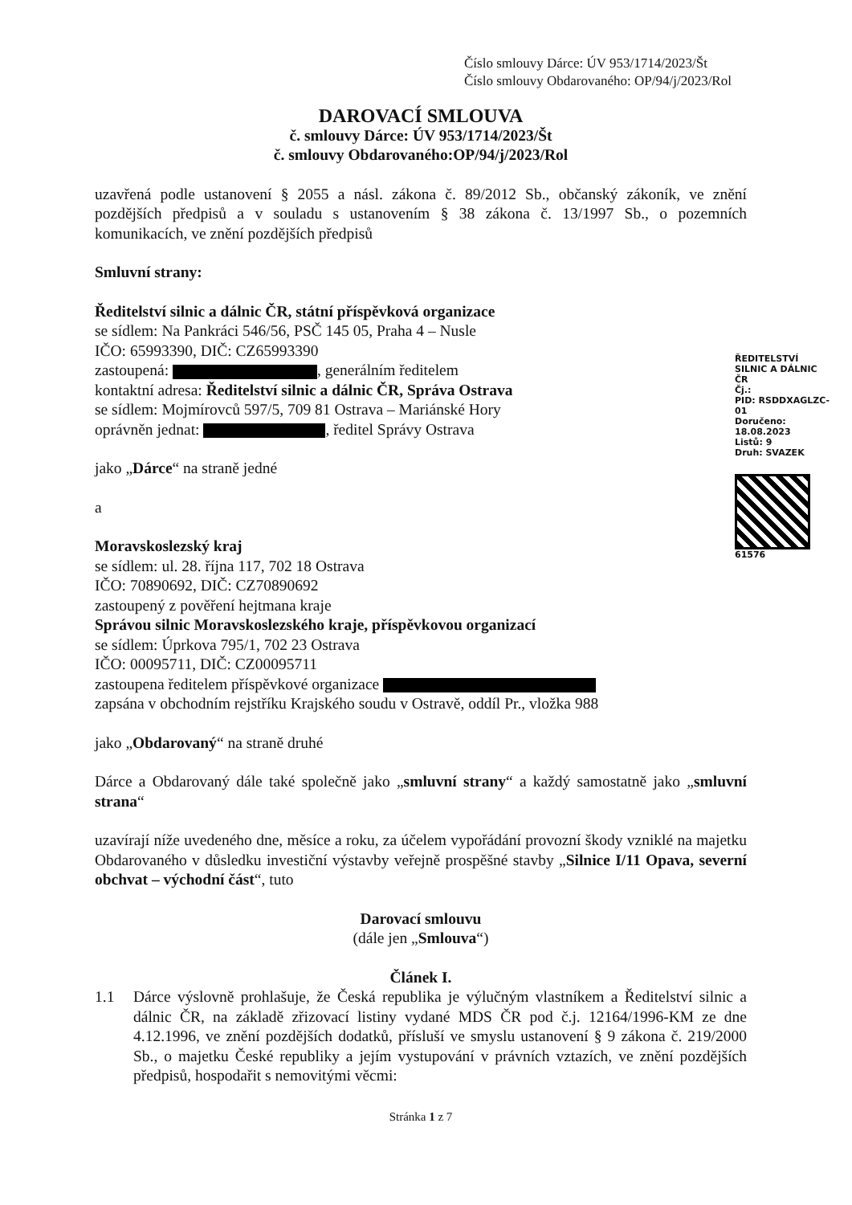Číslo smlouvy Dárce: ÚV 953/1714/2023/Št
Číslo smlouvy Obdarovaného: OP/94/j/2023/Rol
DAROVACÍ SMLOUVA
č. smlouvy Dárce: ÚV 953/1714/2023/Št
č. smlouvy Obdarovaného:OP/94/j/2023/Rol
uzavřená podle ustanovení § 2055 a násl. zákona č. 89/2012 Sb., občanský zákoník, ve znění pozdějších předpisů a v souladu s ustanovením § 38 zákona č. 13/1997 Sb., o pozemních komunikacích, ve znění pozdějších předpisů
Smluvní strany:
Ředitelství silnic a dálnic ČR, státní příspěvková organizace
se sídlem: Na Pankráci 546/56, PSČ 145 05, Praha 4 – Nusle
IČO: 65993390, DIČ: CZ65993390
zastoupená: , generálním ředitelem
kontaktní adresa: Ředitelství silnic a dálnic ČR, Správa Ostrava
se sídlem: Mojmírovců 597/5, 709 81 Ostrava – Mariánské Hory
oprávněn jednat: , ředitel Správy Ostrava
jako „Dárce“ na straně jedné
a
Moravskoslezský kraj
se sídlem: ul. 28. října 117, 702 18 Ostrava
IČO: 70890692, DIČ: CZ70890692
zastoupený z pověření hejtmana kraje
Správou silnic Moravskoslezského kraje, příspěvkovou organizací
se sídlem: Úprkova 795/1, 702 23 Ostrava
IČO: 00095711, DIČ: CZ00095711
zastoupena ředitelem příspěvkové organizace
zapsána v obchodním rejstříku Krajského soudu v Ostravě, oddíl Pr., vložka 988
jako „Obdarovaný“ na straně druhé
Dárce a Obdarovaný dále také společně jako „smluvní strany“ a každý samostatně jako „smluvní strana“
uzavírají níže uvedeného dne, měsíce a roku, za účelem vypořádání provozní škody vzniklé na majetku Obdarovaného v důsledku investiční výstavby veřejně prospěšné stavby „Silnice I/11 Opava, severní obchvat – východní část“, tuto
Darovací smlouvu
(dále jen „Smlouva“)
Článek I.
1.1 Dárce výslovně prohlašuje, že Česká republika je výlučným vlastníkem a Ředitelství silnic a dálnic ČR, na základě zřizovací listiny vydané MDS ČR pod č.j. 12164/1996-KM ze dne 4.12.1996, ve znění pozdějších dodatků, přísluší ve smyslu ustanovení § 9 zákona č. 219/2000 Sb., o majetku České republiky a jejím vystupování v právních vztazích, ve znění pozdějších předpisů, hospodařit s nemovitými věcmi:
Stránka 1 z 7
ŘEDITELSTVÍ SILNIC A DÁLNIC ČR
Čj.:
PID: RSDDXAGLZC-01
Doručeno: 18.08.2023
Listů: 9
Druh: SVAZEK
61576